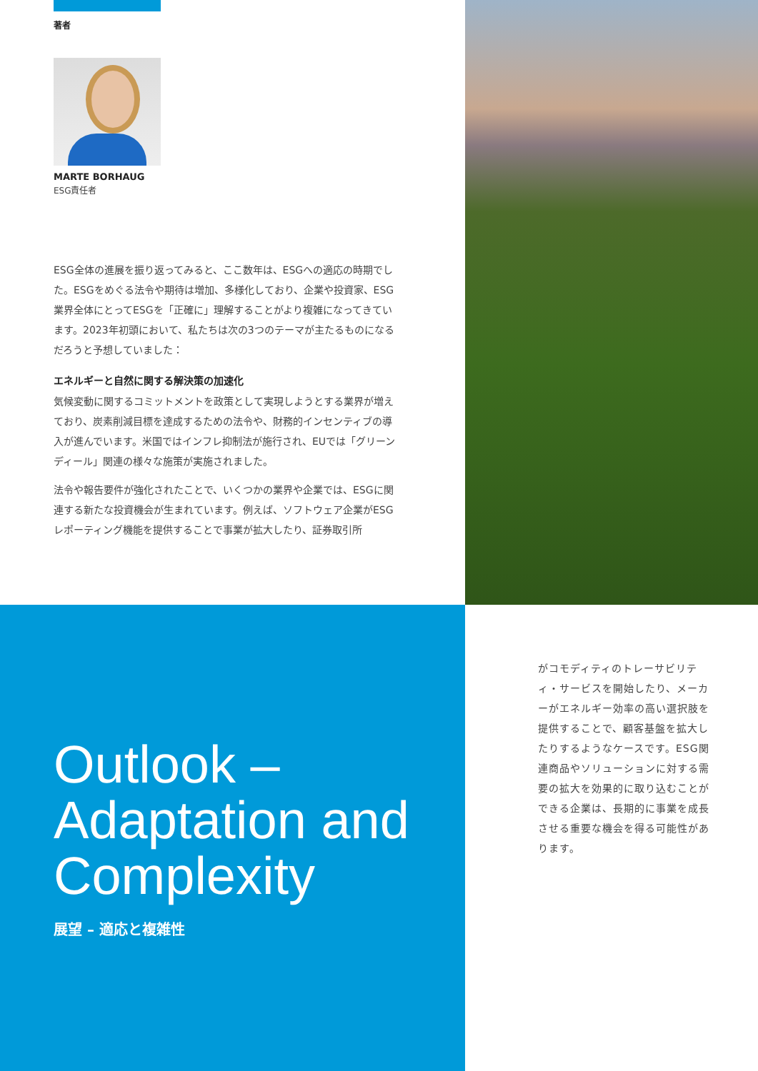著者
MARTE BORHAUG
ESG責任者
ESG全体の進展を振り返ってみると、ここ数年は、ESGへの適応の時期でした。ESGをめぐる法令や期待は増加、多様化しており、企業や投資家、ESG業界全体にとってESGを「正確に」理解することがより複雑になってきています。2023年初頭において、私たちは次の3つのテーマが主たるものになるだろうと予想していました：
エネルギーと自然に関する解決策の加速化
気候変動に関するコミットメントを政策として実現しようとする業界が増えており、炭素削減目標を達成するための法令や、財務的インセンティブの導入が進んでいます。米国ではインフレ抑制法が施行され、EUでは「グリーンディール」関連の様々な施策が実施されました。
法令や報告要件が強化されたことで、いくつかの業界や企業では、ESGに関連する新たな投資機会が生まれています。例えば、ソフトウェア企業がESGレポーティング機能を提供することで事業が拡大したり、証券取引所
Outlook –
Adaptation and
Complexity
展望 – 適応と複雑性
がコモディティのトレーサビリティ・サービスを開始したり、メーカーがエネルギー効率の高い選択肢を提供することで、顧客基盤を拡大したりするようなケースです。ESG関連商品やソリューションに対する需要の拡大を効果的に取り込むことができる企業は、長期的に事業を成長させる重要な機会を得る可能性があります。